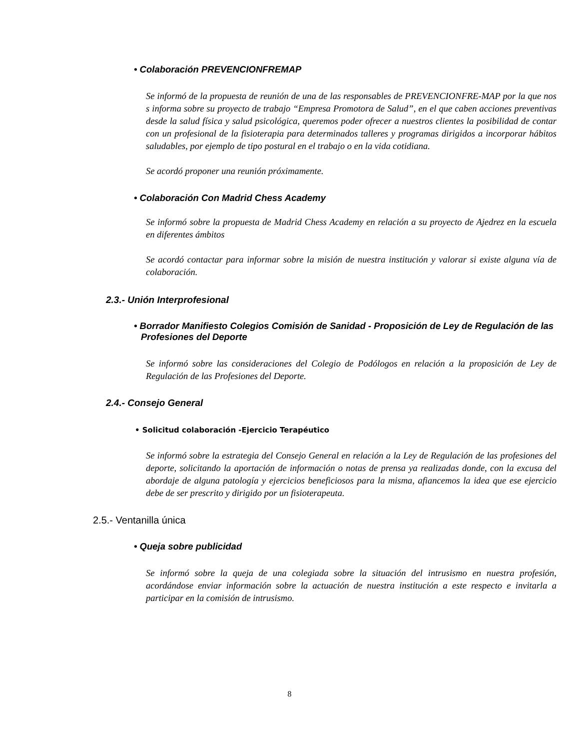• Colaboración PREVENCIONFREMAP
Se informó de la propuesta de reunión de una de las responsables de PREVENCIONFRE-MAP por la que nos s informa sobre su proyecto de trabajo “Empresa Promotora de Salud”, en el que caben acciones preventivas desde la salud física y salud psicológica, queremos poder ofrecer a nuestros clientes la posibilidad de contar con un profesional de la fisioterapia para determinados talleres y programas dirigidos a incorporar hábitos saludables, por ejemplo de tipo postural en el trabajo o en la vida cotidiana.
Se acordó proponer una reunión próximamente.
• Colaboración Con Madrid Chess Academy
Se informó sobre la propuesta de Madrid Chess Academy en relación a su proyecto de Ajedrez en la escuela en diferentes ámbitos
Se acordó contactar para informar sobre la misión de nuestra institución y valorar si existe alguna vía de colaboración.
2.3.- Unión Interprofesional
• Borrador Manifiesto Colegios Comisión de Sanidad - Proposición de Ley de Regulación de las Profesiones del Deporte
Se informó sobre las consideraciones del Colegio de Podólogos en relación a la proposición de Ley de Regulación de las Profesiones del Deporte.
2.4.- Consejo General
• Solicitud colaboración -Ejercicio Terapéutico
Se informó sobre la estrategia del Consejo General en relación a la Ley de Regulación de las profesiones del deporte, solicitando la aportación de información o notas de prensa ya realizadas donde, con la excusa del abordaje de alguna patología y ejercicios beneficiosos para la misma, afiancemos la idea que ese ejercicio debe de ser prescrito y dirigido por un fisioterapeuta.
2.5.- Ventanilla única
• Queja sobre publicidad
Se informó sobre la queja de una colegiada sobre la situación del intrusismo en nuestra profesión, acordándose enviar información sobre la actuación de nuestra institución a este respecto e invitarla a participar en la comisión de intrusismo.
8